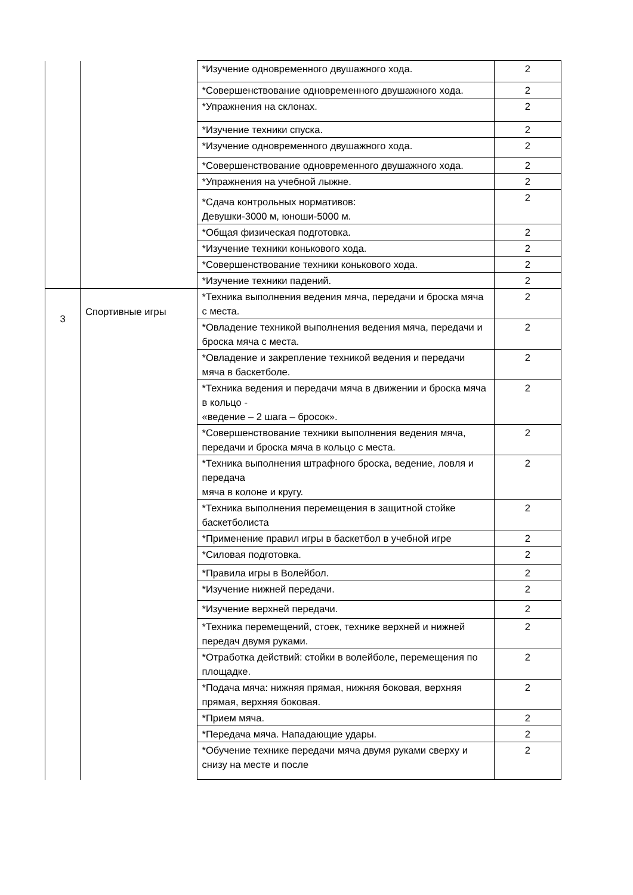| | | *Изучение одновременного двушажного хода. | 2 |
| | | *Совершенствование одновременного двушажного хода. | 2 |
| | | *Упражнения на склонах. | 2 |
| | | *Изучение техники спуска. | 2 |
| | | *Изучение одновременного двушажного хода. | 2 |
| | | *Совершенствование одновременного двушажного хода. | 2 |
| | | *Упражнения на учебной лыжне. | 2 |
| | | *Сдача контрольных нормативов: Девушки-3000 м, юноши-5000 м. | 2 |
| | | *Общая физическая подготовка. | 2 |
| | | *Изучение техники конькового хода. | 2 |
| | | *Совершенствование техники конькового хода. | 2 |
| | | *Изучение техники падений. | 2 |
| 3 | Спортивные игры | *Техника выполнения ведения мяча, передачи и броска мяча с места. | 2 |
| | | *Овладение техникой выполнения ведения мяча, передачи и броска мяча с места. | 2 |
| | | *Овладение и закрепление техникой ведения и передачи мяча в баскетболе. | 2 |
| | | *Техника ведения и передачи мяча в движении и броска мяча в кольцо - «ведение – 2 шага – бросок». | 2 |
| | | *Совершенствование техники выполнения ведения мяча, передачи и броска мяча в кольцо с места. | 2 |
| | | *Техника выполнения штрафного броска, ведение, ловля и передача мяча в колоне и кругу. | 2 |
| | | *Техника выполнения перемещения в защитной стойке баскетболиста | 2 |
| | | *Применение правил игры в баскетбол в учебной игре | 2 |
| | | *Силовая подготовка. | 2 |
| | | *Правила игры в Волейбол. | 2 |
| | | *Изучение нижней передачи. | 2 |
| | | *Изучение верхней передачи. | 2 |
| | | *Техника перемещений, стоек, технике верхней и нижней передач двумя руками. | 2 |
| | | *Отработка действий: стойки в волейболе, перемещения по площадке. | 2 |
| | | *Подача мяча: нижняя прямая, нижняя боковая, верхняя прямая, верхняя боковая. | 2 |
| | | *Прием мяча. | 2 |
| | | *Передача мяча. Нападающие удары. | 2 |
| | | *Обучение технике передачи мяча двумя руками сверху и снизу на месте и после | 2 |